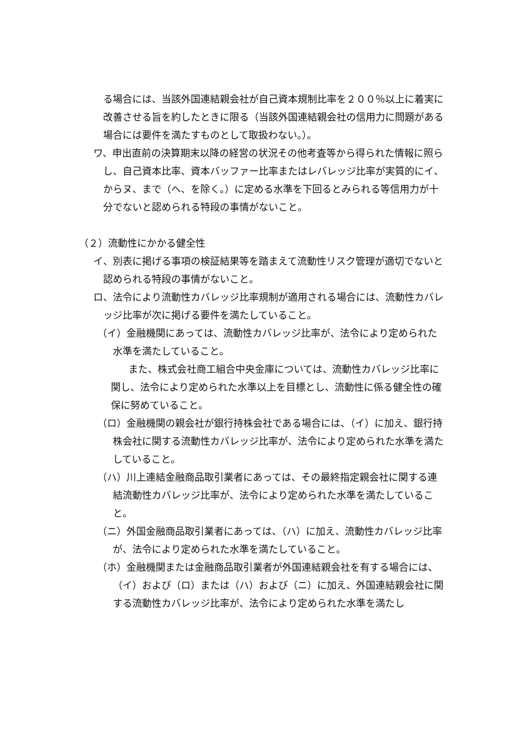る場合には、当該外国連結親会社が自己資本規制比率を２００％以上に着実に改善させる旨を約したときに限る（当該外国連結親会社の信用力に問題がある場合には要件を満たすものとして取扱わない。）。
ワ、申出直前の決算期末以降の経営の状況その他考査等から得られた情報に照らし、自己資本比率、資本バッファー比率またはレバレッジ比率が実質的にイ、からヌ、まで（ヘ、を除く。）に定める水準を下回るとみられる等信用力が十分でないと認められる特段の事情がないこと。
（２）流動性にかかる健全性
イ、別表に掲げる事項の検証結果等を踏まえて流動性リスク管理が適切でないと認められる特段の事情がないこと。
ロ、法令により流動性カバレッジ比率規制が適用される場合には、流動性カバレッジ比率が次に掲げる要件を満たしていること。
（イ）金融機関にあっては、流動性カバレッジ比率が、法令により定められた水準を満たしていること。
また、株式会社商工組合中央金庫については、流動性カバレッジ比率に関し、法令により定められた水準以上を目標とし、流動性に係る健全性の確保に努めていること。
（ロ）金融機関の親会社が銀行持株会社である場合には、（イ）に加え、銀行持株会社に関する流動性カバレッジ比率が、法令により定められた水準を満たしていること。
（ハ）川上連結金融商品取引業者にあっては、その最終指定親会社に関する連結流動性カバレッジ比率が、法令により定められた水準を満たしていること。
（ニ）外国金融商品取引業者にあっては、（ハ）に加え、流動性カバレッジ比率が、法令により定められた水準を満たしていること。
（ホ）金融機関または金融商品取引業者が外国連結親会社を有する場合には、（イ）および（ロ）または（ハ）および（ニ）に加え、外国連結親会社に関する流動性カバレッジ比率が、法令により定められた水準を満たし